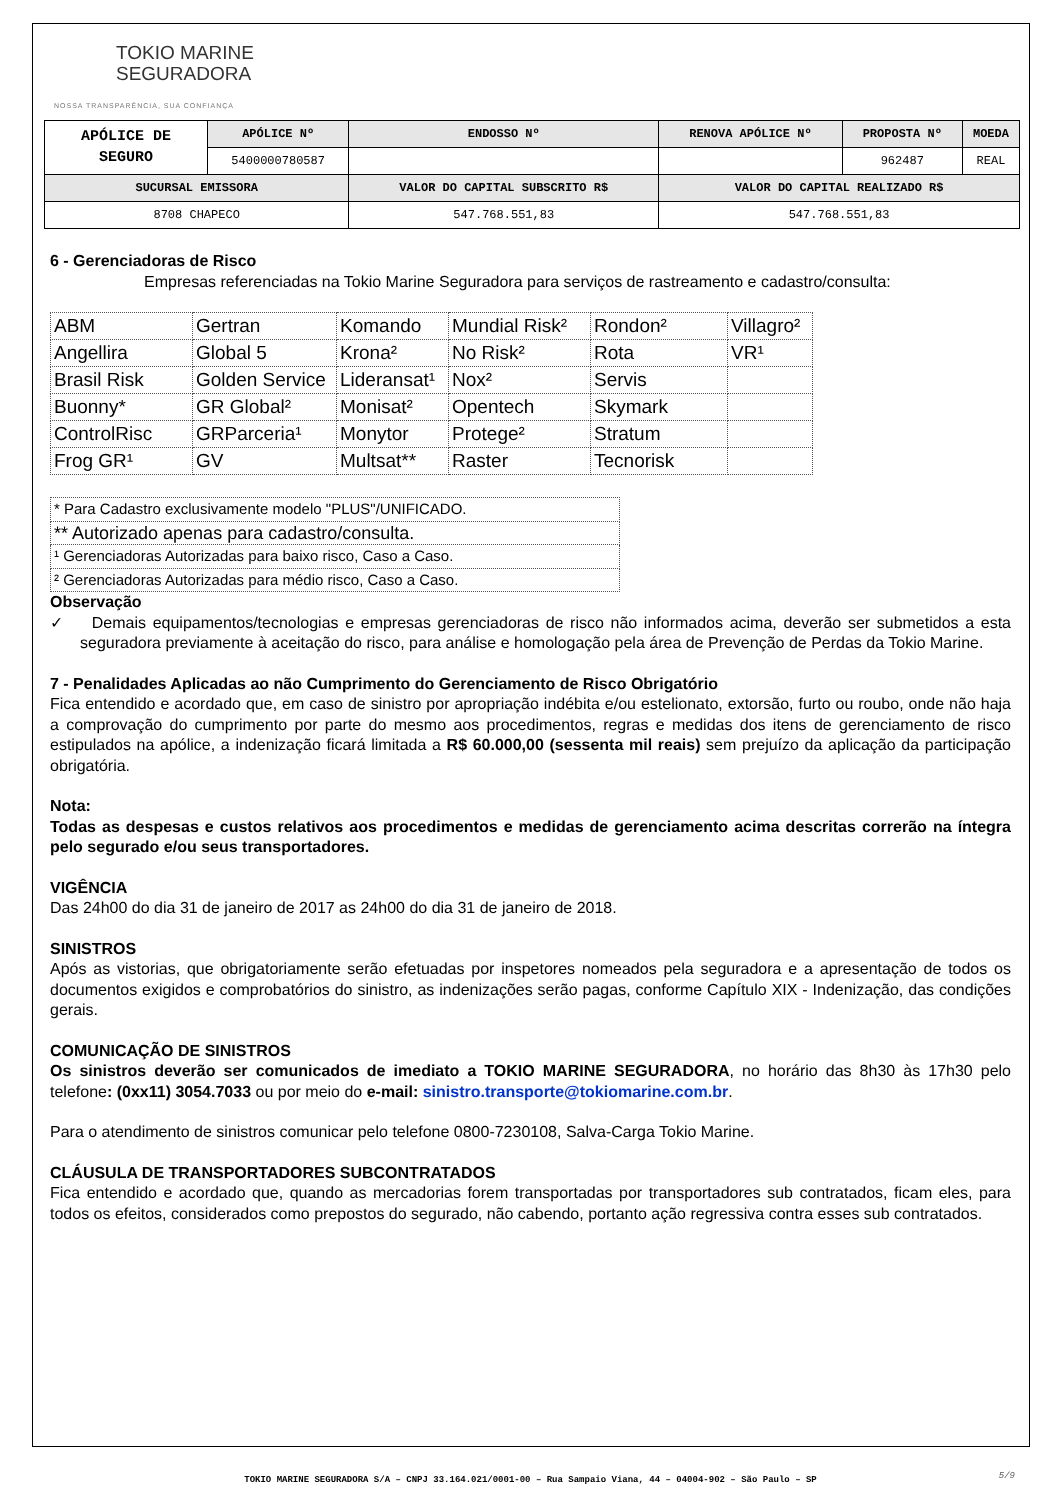TOKIO MARINE
SEGURADORA
NOSSA TRANSPARÊNCIA, SUA CONFIANÇA
| APÓLICE DE SEGURO | APÓLICE Nº | ENDOSSO Nº | RENOVA APÓLICE Nº | PROPOSTA Nº | MOEDA |
| | 5400000780587 | | | 962487 | REAL |
| SUCURSAL EMISSORA | | VALOR DO CAPITAL SUBSCRITO R$ | VALOR DO CAPITAL REALIZADO R$ | | |
| 8708 CHAPECO | | 547.768.551,83 | 547.768.551,83 | | |
6 - Gerenciadoras de Risco
Empresas referenciadas na Tokio Marine Seguradora para serviços de rastreamento e cadastro/consulta:
| ABM | Gertran | Komando | Mundial Risk² | Rondon² | Villagro² |
| Angellira | Global 5 | Krona² | No Risk² | Rota | VR¹ |
| Brasil Risk | Golden Service | Lideransat¹ | Nox² | Servis | |
| Buonny* | GR Global² | Monisat² | Opentech | Skymark | |
| ControlRisc | GRParceria¹ | Monytor | Protege² | Stratum | |
| Frog GR¹ | GV | Multsat** | Raster | Tecnorisk | |
| * Para Cadastro exclusivamente modelo "PLUS"/UNIFICADO. |
| ** Autorizado apenas para cadastro/consulta. |
| ¹ Gerenciadoras Autorizadas para baixo risco, Caso a Caso. |
| ² Gerenciadoras Autorizadas para médio risco, Caso a Caso. |
Observação
✓ Demais equipamentos/tecnologias e empresas gerenciadoras de risco não informados acima, deverão ser submetidos a esta seguradora previamente à aceitação do risco, para análise e homologação pela área de Prevenção de Perdas da Tokio Marine.
7 - Penalidades Aplicadas ao não Cumprimento do Gerenciamento de Risco Obrigatório
Fica entendido e acordado que, em caso de sinistro por apropriação indébita e/ou estelionato, extorsão, furto ou roubo, onde não haja a comprovação do cumprimento por parte do mesmo aos procedimentos, regras e medidas dos itens de gerenciamento de risco estipulados na apólice, a indenização ficará limitada a R$ 60.000,00 (sessenta mil reais) sem prejuízo da aplicação da participação obrigatória.
Nota:
Todas as despesas e custos relativos aos procedimentos e medidas de gerenciamento acima descritas correrão na íntegra pelo segurado e/ou seus transportadores.
VIGÊNCIA
Das 24h00 do dia 31 de janeiro de 2017 as 24h00 do dia 31 de janeiro de 2018.
SINISTROS
Após as vistorias, que obrigatoriamente serão efetuadas por inspetores nomeados pela seguradora e a apresentação de todos os documentos exigidos e comprobatórios do sinistro, as indenizações serão pagas, conforme Capítulo XIX - Indenização, das condições gerais.
COMUNICAÇÃO DE SINISTROS
Os sinistros deverão ser comunicados de imediato a TOKIO MARINE SEGURADORA, no horário das 8h30 às 17h30 pelo telefone: (0xx11) 3054.7033 ou por meio do e-mail: sinistro.transporte@tokiomarine.com.br.
Para o atendimento de sinistros comunicar pelo telefone 0800-7230108, Salva-Carga Tokio Marine.
CLÁUSULA DE TRANSPORTADORES SUBCONTRATADOS
Fica entendido e acordado que, quando as mercadorias forem transportadas por transportadores sub contratados, ficam eles, para todos os efeitos, considerados como prepostos do segurado, não cabendo, portanto ação regressiva contra esses sub contratados.
TOKIO MARINE SEGURADORA S/A – CNPJ 33.164.021/0001-00 – Rua Sampaio Viana, 44 – 04004-902 – São Paulo – SP 5/9